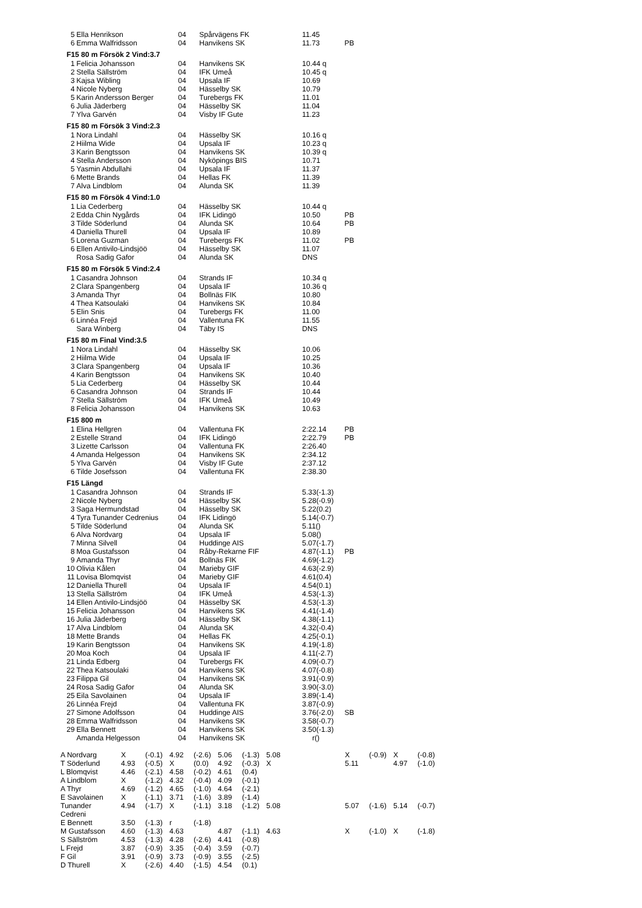| 5 | Ella Henrikson | 04 | Spårvägens FK | 11.45 | |
| 6 | Emma Walfridsson | 04 | Hanvikens SK | 11.73 | PB |
| F15 80 m Försök 2 Vind:3.7 | | | | | |
| 1 | Felicia Johansson | 04 | Hanvikens SK | 10.44 q | |
| 2 | Stella Sällström | 04 | IFK Umeå | 10.45 q | |
| 3 | Kajsa Wibling | 04 | Upsala IF | 10.69 | |
| 4 | Nicole Nyberg | 04 | Hässelby SK | 10.79 | |
| 5 | Karin Andersson Berger | 04 | Turebergs FK | 11.01 | |
| 6 | Julia Jäderberg | 04 | Hässelby SK | 11.04 | |
| 7 | Ylva Garvén | 04 | Visby IF Gute | 11.23 | |
| F15 80 m Försök 3 Vind:2.3 | | | | | |
| 1 | Nora Lindahl | 04 | Hässelby SK | 10.16 q | |
| 2 | Hiilma Wide | 04 | Upsala IF | 10.23 q | |
| 3 | Karin Bengtsson | 04 | Hanvikens SK | 10.39 q | |
| 4 | Stella Andersson | 04 | Nyköpings BIS | 10.71 | |
| 5 | Yasmin Abdullahi | 04 | Upsala IF | 11.37 | |
| 6 | Mette Brands | 04 | Hellas FK | 11.39 | |
| 7 | Alva Lindblom | 04 | Alunda SK | 11.39 | |
| F15 80 m Försök 4 Vind:1.0 | | | | | |
| 1 | Lia Cederberg | 04 | Hässelby SK | 10.44 q | |
| 2 | Edda Chin Nygårds | 04 | IFK Lidingö | 10.50 | PB |
| 3 | Tilde Söderlund | 04 | Alunda SK | 10.64 | PB |
| 4 | Daniella Thurell | 04 | Upsala IF | 10.89 | |
| 5 | Lorena Guzman | 04 | Turebergs FK | 11.02 | PB |
| 6 | Ellen Antivilo-Lindsjöö | 04 | Hässelby SK | 11.07 | |
| | Rosa Sadig Gafor | 04 | Alunda SK | DNS | |
| F15 80 m Försök 5 Vind:2.4 | | | | | |
| 1 | Casandra Johnson | 04 | Strands IF | 10.34 q | |
| 2 | Clara Spangenberg | 04 | Upsala IF | 10.36 q | |
| 3 | Amanda Thyr | 04 | Bollnäs FIK | 10.80 | |
| 4 | Thea Katsoulaki | 04 | Hanvikens SK | 10.84 | |
| 5 | Elin Snis | 04 | Turebergs FK | 11.00 | |
| 6 | Linnéa Frejd | 04 | Vallentuna FK | 11.55 | |
| | Sara Winberg | 04 | Täby IS | DNS | |
| F15 80 m Final Vind:3.5 | | | | | |
| 1 | Nora Lindahl | 04 | Hässelby SK | 10.06 | |
| 2 | Hiilma Wide | 04 | Upsala IF | 10.25 | |
| 3 | Clara Spangenberg | 04 | Upsala IF | 10.36 | |
| 4 | Karin Bengtsson | 04 | Hanvikens SK | 10.40 | |
| 5 | Lia Cederberg | 04 | Hässelby SK | 10.44 | |
| 6 | Casandra Johnson | 04 | Strands IF | 10.44 | |
| 7 | Stella Sällström | 04 | IFK Umeå | 10.49 | |
| 8 | Felicia Johansson | 04 | Hanvikens SK | 10.63 | |
| F15 800 m | | | | | |
| 1 | Elina Hellgren | 04 | Vallentuna FK | 2:22.14 | PB |
| 2 | Estelle Strand | 04 | IFK Lidingö | 2:22.79 | PB |
| 3 | Lizette Carlsson | 04 | Vallentuna FK | 2:26.40 | |
| 4 | Amanda Helgesson | 04 | Hanvikens SK | 2:34.12 | |
| 5 | Ylva Garvén | 04 | Visby IF Gute | 2:37.12 | |
| 6 | Tilde Josefsson | 04 | Vallentuna FK | 2:38.30 | |
| F15 Längd | | | | | |
| 1 | Casandra Johnson | 04 | Strands IF | 5.33(-1.3) | |
| 2 | Nicole Nyberg | 04 | Hässelby SK | 5.28(-0.9) | |
| 3 | Saga Hermundstad | 04 | Hässelby SK | 5.22(0.2) | |
| 4 | Tyra Tunander Cedrenius | 04 | IFK Lidingö | 5.14(-0.7) | |
| 5 | Tilde Söderlund | 04 | Alunda SK | 5.11() | |
| 6 | Alva Nordvarg | 04 | Upsala IF | 5.08() | |
| 7 | Minna Silvell | 04 | Huddinge AIS | 5.07(-1.7) | |
| 8 | Moa Gustafsson | 04 | Råby-Rekarne FIF | 4.87(-1.1) | PB |
| 9 | Amanda Thyr | 04 | Bollnäs FIK | 4.69(-1.2) | |
| 10 | Olivia Kålen | 04 | Marieby GIF | 4.63(-2.9) | |
| 11 | Lovisa Blomqvist | 04 | Marieby GIF | 4.61(0.4) | |
| 12 | Daniella Thurell | 04 | Upsala IF | 4.54(0.1) | |
| 13 | Stella Sällström | 04 | IFK Umeå | 4.53(-1.3) | |
| 14 | Ellen Antivilo-Lindsjöö | 04 | Hässelby SK | 4.53(-1.3) | |
| 15 | Felicia Johansson | 04 | Hanvikens SK | 4.41(-1.4) | |
| 16 | Julia Jäderberg | 04 | Hässelby SK | 4.38(-1.1) | |
| 17 | Alva Lindblom | 04 | Alunda SK | 4.32(-0.4) | |
| 18 | Mette Brands | 04 | Hellas FK | 4.25(-0.1) | |
| 19 | Karin Bengtsson | 04 | Hanvikens SK | 4.19(-1.8) | |
| 20 | Moa Koch | 04 | Upsala IF | 4.11(-2.7) | |
| 21 | Linda Edberg | 04 | Turebergs FK | 4.09(-0.7) | |
| 22 | Thea Katsoulaki | 04 | Hanvikens SK | 4.07(-0.8) | |
| 23 | Filippa Gil | 04 | Hanvikens SK | 3.91(-0.9) | |
| 24 | Rosa Sadig Gafor | 04 | Alunda SK | 3.90(-3.0) | |
| 25 | Eila Savolainen | 04 | Upsala IF | 3.89(-1.4) | |
| 26 | Linnéa Frejd | 04 | Vallentuna FK | 3.87(-0.9) | |
| 27 | Simone Adolfsson | 04 | Huddinge AIS | 3.76(-2.0) | SB |
| 28 | Emma Walfridsson | 04 | Hanvikens SK | 3.58(-0.7) | |
| 29 | Ella Bennett | 04 | Hanvikens SK | 3.50(-1.3) | |
| | Amanda Helgesson | 04 | Hanvikens SK | r() | |
| A Nordvarg | X | (-0.1) | 4.92 | (-2.6) | 5.06 | (-1.3) | 5.08 | | X | (-0.9) | X | (-0.8) |
| T Söderlund | 4.93 | (-0.5) | X | (0.0) | 4.92 | (-0.3) | X | | 5.11 | | 4.97 | (-1.0) |
| L Blomqvist | 4.46 | (-2.1) | 4.58 | (-0.2) | 4.61 | (0.4) | | | | | | |
| A Lindblom | X | (-1.2) | 4.32 | (-0.4) | 4.09 | (-0.1) | | | | | | |
| A Thyr | 4.69 | (-1.2) | 4.65 | (-1.0) | 4.64 | (-2.1) | | | | | | |
| E Savolainen | X | (-1.1) | 3.71 | (-1.6) | 3.89 | (-1.4) | | | | | | |
| Tunander Cedreni | 4.94 | (-1.7) | X | (-1.1) | 3.18 | (-1.2) | 5.08 | | 5.07 | (-1.6) | 5.14 | (-0.7) |
| E Bennett | 3.50 | (-1.3) | r | (-1.8) | | | | | | | | |
| M Gustafsson | 4.60 | (-1.3) | 4.63 | | 4.87 | (-1.1) | 4.63 | | X | (-1.0) | X | (-1.8) |
| S Sällström | 4.53 | (-1.3) | 4.28 | (-2.6) | 4.41 | (-0.8) | | | | | | |
| L Frejd | 3.87 | (-0.9) | 3.35 | (-0.4) | 3.59 | (-0.7) | | | | | | |
| F Gil | 3.91 | (-0.9) | 3.73 | (-0.9) | 3.55 | (-2.5) | | | | | | |
| D Thurell | X | (-2.6) | 4.40 | (-1.5) | 4.54 | (0.1) | | | | | | |